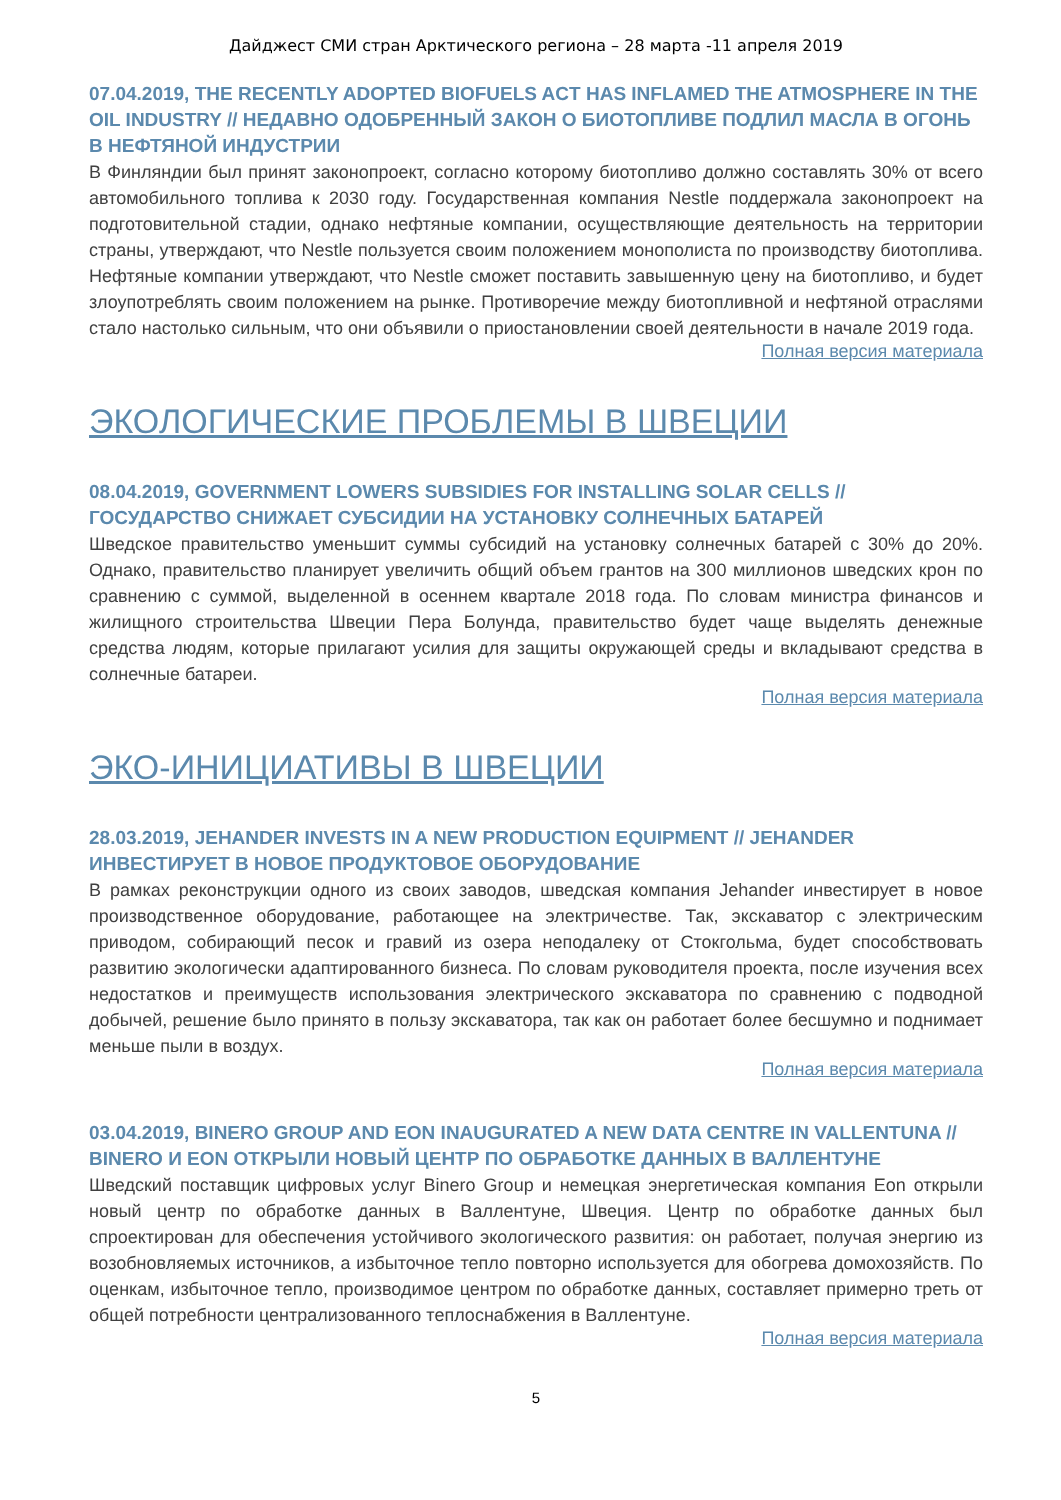Дайджест СМИ стран Арктического региона – 28 марта -11 апреля 2019
07.04.2019, THE RECENTLY ADOPTED BIOFUELS ACT HAS INFLAMED THE ATMOSPHERE IN THE OIL INDUSTRY // НЕДАВНО ОДОБРЕННЫЙ ЗАКОН О БИОТОПЛИВЕ ПОДЛИЛ МАСЛА В ОГОНЬ В НЕФТЯНОЙ ИНДУСТРИИ
В Финляндии был принят законопроект, согласно которому биотопливо должно составлять 30% от всего автомобильного топлива к 2030 году. Государственная компания Nestle поддержала законопроект на подготовительной стадии, однако нефтяные компании, осуществляющие деятельность на территории страны, утверждают, что Nestle пользуется своим положением монополиста по производству биотоплива. Нефтяные компании утверждают, что Nestle сможет поставить завышенную цену на биотопливо, и будет злоупотреблять своим положением на рынке. Противоречие между биотопливной и нефтяной отраслями стало настолько сильным, что они объявили о приостановлении своей деятельности в начале 2019 года.
Полная версия материала
ЭКОЛОГИЧЕСКИЕ ПРОБЛЕМЫ В ШВЕЦИИ
08.04.2019, GOVERNMENT LOWERS SUBSIDIES FOR INSTALLING SOLAR CELLS // ГОСУДАРСТВО СНИЖАЕТ СУБСИДИИ НА УСТАНОВКУ СОЛНЕЧНЫХ БАТАРЕЙ
Шведское правительство уменьшит суммы субсидий на установку солнечных батарей с 30% до 20%. Однако, правительство планирует увеличить общий объем грантов на 300 миллионов шведских крон по сравнению с суммой, выделенной в осеннем квартале 2018 года. По словам министра финансов и жилищного строительства Швеции Пера Болунда, правительство будет чаще выделять денежные средства людям, которые прилагают усилия для защиты окружающей среды и вкладывают средства в солнечные батареи.
Полная версия материала
ЭКО-ИНИЦИАТИВЫ В ШВЕЦИИ
28.03.2019, JEHANDER INVESTS IN A NEW PRODUCTION EQUIPMENT // JEHANDER ИНВЕСТИРУЕТ В НОВОЕ ПРОДУКТОВОЕ ОБОРУДОВАНИЕ
В рамках реконструкции одного из своих заводов, шведская компания Jehander инвестирует в новое производственное оборудование, работающее на электричестве. Так, экскаватор с электрическим приводом, собирающий песок и гравий из озера неподалеку от Стокгольма, будет способствовать развитию экологически адаптированного бизнеса. По словам руководителя проекта, после изучения всех недостатков и преимуществ использования электрического экскаватора по сравнению с подводной добычей, решение было принято в пользу экскаватора, так как он работает более бесшумно и поднимает меньше пыли в воздух.
Полная версия материала
03.04.2019, BINERO GROUP AND EON INAUGURATED A NEW DATA CENTRE IN VALLENTUNA // BINERO И EON ОТКРЫЛИ НОВЫЙ ЦЕНТР ПО ОБРАБОТКЕ ДАННЫХ В ВАЛЛЕНТУНЕ
Шведский поставщик цифровых услуг Binero Group и немецкая энергетическая компания Eon открыли новый центр по обработке данных в Валлентуне, Швеция. Центр по обработке данных был спроектирован для обеспечения устойчивого экологического развития: он работает, получая энергию из возобновляемых источников, а избыточное тепло повторно используется для обогрева домохозяйств. По оценкам, избыточное тепло, производимое центром по обработке данных, составляет примерно треть от общей потребности централизованного теплоснабжения в Валлентуне.
Полная версия материала
5